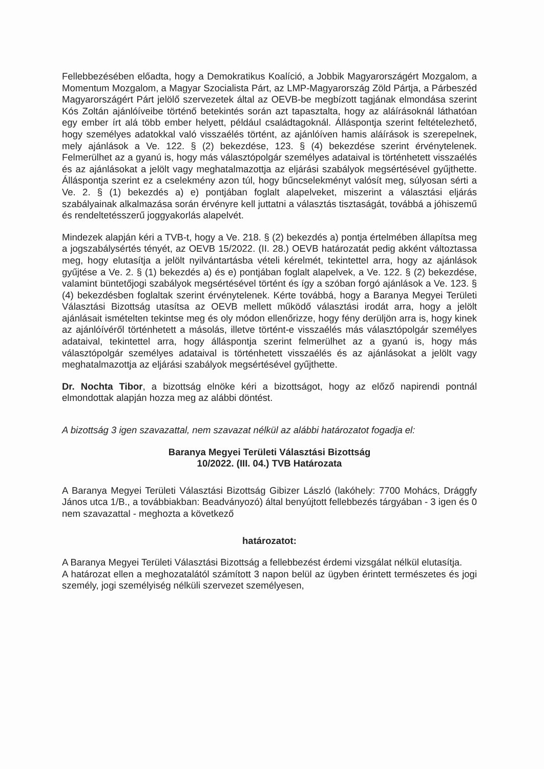Fellebbezésében előadta, hogy a Demokratikus Koalíció, a Jobbik Magyarországért Mozgalom, a Momentum Mozgalom, a Magyar Szocialista Párt, az LMP-Magyarország Zöld Pártja, a Párbeszéd Magyarországért Párt jelölő szervezetek által az OEVB-be megbízott tagjának elmondása szerint Kós Zoltán ajánlóíveibe történő betekintés során azt tapasztalta, hogy az aláírásoknál láthatóan egy ember írt alá több ember helyett, például családtagoknál. Álláspontja szerint feltételezhető, hogy személyes adatokkal való visszaélés történt, az ajánlóíven hamis aláírások is szerepelnek, mely ajánlások a Ve. 122. § (2) bekezdése, 123. § (4) bekezdése szerint érvénytelenek. Felmerülhet az a gyanú is, hogy más választópolgár személyes adataival is történhetett visszaélés és az ajánlásokat a jelölt vagy meghatalmazottja az eljárási szabályok megsértésével gyűjthette. Álláspontja szerint ez a cselekmény azon túl, hogy bűncselekményt valósít meg, súlyosan sérti a Ve. 2. § (1) bekezdés a) e) pontjában foglalt alapelveket, miszerint a választási eljárás szabályainak alkalmazása során érvényre kell juttatni a választás tisztaságát, továbbá a jóhiszemű és rendeltetésszerű joggyakorlás alapelvét.
Mindezek alapján kéri a TVB-t, hogy a Ve. 218. § (2) bekezdés a) pontja értelmében állapítsa meg a jogszabálysértés tényét, az OEVB 15/2022. (II. 28.) OEVB határozatát pedig akként változtassa meg, hogy elutasítja a jelölt nyilvántartásba vételi kérelmét, tekintettel arra, hogy az ajánlások gyűjtése a Ve. 2. § (1) bekezdés a) és e) pontjában foglalt alapelvek, a Ve. 122. § (2) bekezdése, valamint büntetőjogi szabályok megsértésével történt és így a szóban forgó ajánlások a Ve. 123. § (4) bekezdésben foglaltak szerint érvénytelenek. Kérte továbbá, hogy a Baranya Megyei Területi Választási Bizottság utasítsa az OEVB mellett működő választási irodát arra, hogy a jelölt ajánlásait ismételten tekintse meg és oly módon ellenőrizze, hogy fény derüljön arra is, hogy kinek az ajánlóívéről történhetett a másolás, illetve történt-e visszaélés más választópolgár személyes adataival, tekintettel arra, hogy álláspontja szerint felmerülhet az a gyanú is, hogy más választópolgár személyes adataival is történhetett visszaélés és az ajánlásokat a jelölt vagy meghatalmazottja az eljárási szabályok megsértésével gyűjthette.
Dr. Nochta Tibor, a bizottság elnöke kéri a bizottságot, hogy az előző napirendi pontnál elmondottak alapján hozza meg az alábbi döntést.
A bizottság 3 igen szavazattal, nem szavazat nélkül az alábbi határozatot fogadja el:
Baranya Megyei Területi Választási Bizottság
10/2022. (III. 04.) TVB Határozata
A Baranya Megyei Területi Választási Bizottság Gibizer László (lakóhely: 7700 Mohács, Drággfy János utca 1/B., a továbbiakban: Beadványozó) által benyújtott fellebbezés tárgyában - 3 igen és 0 nem szavazattal - meghozta a következő
határozatot:
A Baranya Megyei Területi Választási Bizottság a fellebbezést érdemi vizsgálat nélkül elutasítja.
A határozat ellen a meghozatalától számított 3 napon belül az ügyben érintett természetes és jogi személy, jogi személyiség nélküli szervezet személyesen,